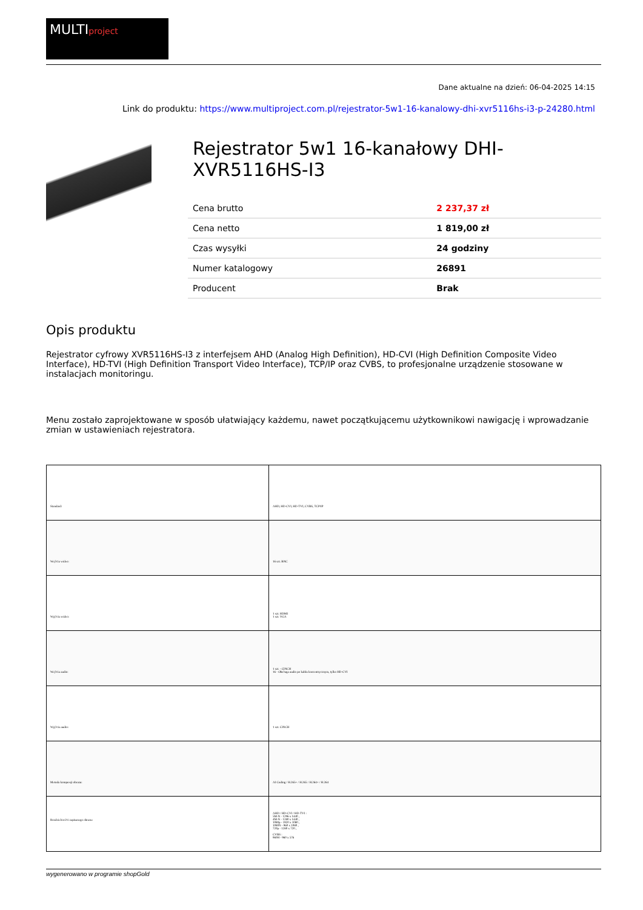MULTIproject
Dane aktualne na dzień: 06-04-2025 14:15
Link do produktu: https://www.multiproject.com.pl/rejestrator-5w1-16-kanalowy-dhi-xvr5116hs-i3-p-24280.html
Rejestrator 5w1 16-kanałowy DHI-XVR5116HS-I3
| Cena brutto | 2 237,37 zł |
| Cena netto | 1 819,00 zł |
| Czas wysyłki | 24 godziny |
| Numer katalogowy | 26891 |
| Producent | Brak |
Opis produktu
Rejestrator cyfrowy XVR5116HS-I3 z interfejsem AHD (Analog High Definition), HD-CVI (High Definition Composite Video Interface), HD-TVI (High Definition Transport Video Interface), TCP/IP oraz CVBS, to profesjonalne urządzenie stosowane w instalacjach monitoringu.
Menu zostało zaprojektowane w sposób ułatwiający każdemu, nawet początkującemu użytkownikowi nawigację i wprowadzanie zmian w ustawieniach rejestratora.
| Standard: | AHD, HD-CVI, HD-TVI, CVBS, TCP/IP |
| Wej?cia wideo: | 16 szt. BNC |
| Wyj?cia wideo: | 1 szt. HDMI 1 szt. VGA |
| Wej?cia audio: | 1 szt. - CINCH 16 - Obs?uga audio po kablu koncentrycznym, tylko HD-CVI |
| Wyj?cia audio: | 1 szt. CINCH |
| Metoda kompresji obrazu: | AI Coding / H.265+ / H.265 / H.264+ / H.264 |
| Rozdzielczo?ci zapisanego obrazu: | AHD / HD-CVI / HD-TVI : 5M-N - 1296 x 1440 , 4M-N - 1280 x 1440 , 1080p - 1920 x 1080 , 1080N - 960 x 1080 , 720p - 1280 x 720 , CVBS : 960H - 960 x 576 |
wygenerowano w programie shopGold